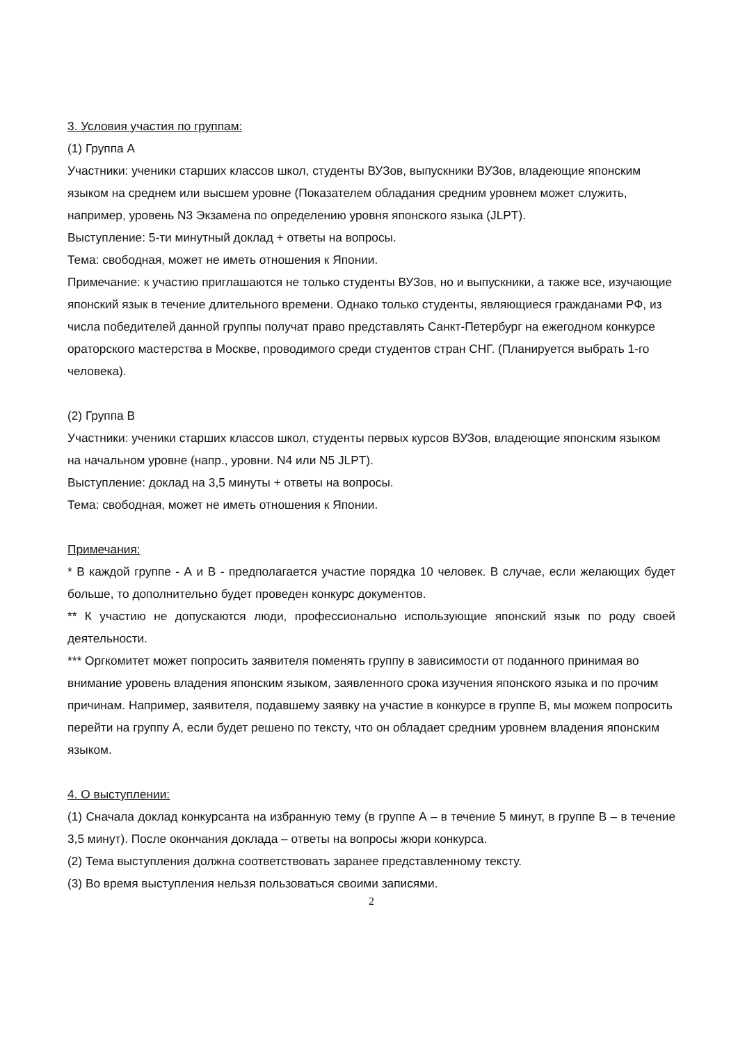3. Условия участия по группам:
(1) Группа А
Участники: ученики старших классов школ, студенты ВУЗов, выпускники ВУЗов, владеющие японским языком на среднем или высшем уровне (Показателем обладания средним уровнем может служить, например, уровень N3 Экзамена по определению уровня японского языка (JLPT).
Выступление: 5-ти минутный доклад + ответы на вопросы.
Тема: свободная, может не иметь отношения к Японии.
Примечание: к участию приглашаются не только студенты ВУЗов, но и выпускники, а также все, изучающие японский язык в течение длительного времени. Однако только студенты, являющиеся гражданами РФ, из числа победителей данной группы получат право представлять Санкт-Петербург на ежегодном конкурсе ораторского мастерства в Москве, проводимого среди студентов стран СНГ. (Планируется выбрать 1-го человека).
(2) Группа В
Участники: ученики старших классов школ, студенты первых курсов ВУЗов, владеющие японским языком на начальном уровне (напр., уровни. N4 или N5 JLPT).
Выступление: доклад на 3,5 минуты + ответы на вопросы.
Тема: свободная, может не иметь отношения к Японии.
Примечания:
* В каждой группе - А и В - предполагается участие порядка 10 человек. В случае, если желающих будет больше, то дополнительно будет проведен конкурс документов.
** К участию не допускаются люди, профессионально использующие японский язык по роду своей деятельности.
*** Оргкомитет может попросить заявителя поменять группу в зависимости от поданного принимая во внимание уровень владения японским языком, заявленного срока изучения японского языка и по прочим причинам. Например, заявителя, подавшему заявку на участие в конкурсе в группе В, мы можем попросить перейти на группу А, если будет решено по тексту, что он обладает средним уровнем владения японским языком.
4. О выступлении:
(1) Сначала доклад конкурсанта на избранную тему (в группе А – в течение 5 минут, в группе В – в течение 3,5 минут). После окончания доклада – ответы на вопросы жюри конкурса.
(2) Тема выступления должна соответствовать заранее представленному тексту.
(3) Во время выступления нельзя пользоваться своими записями.
2